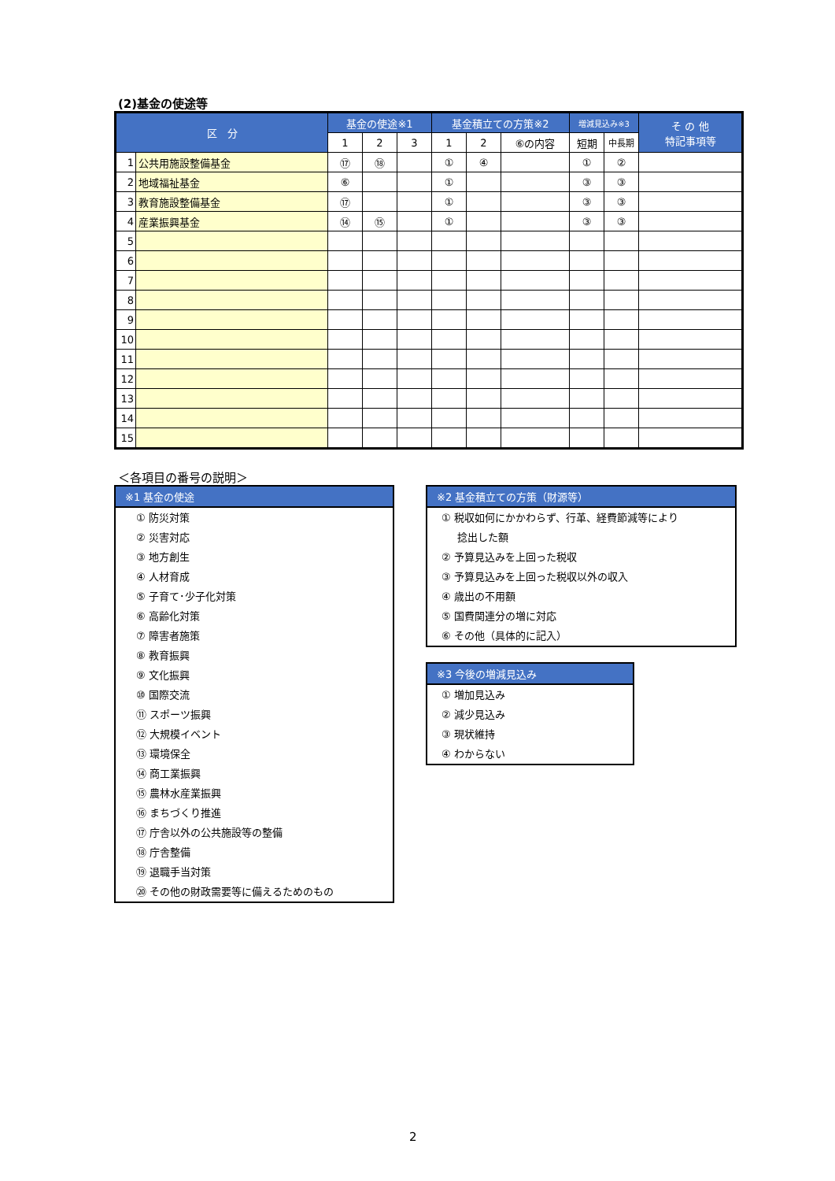(2)基金の使途等
| 区 分 | | 基金の使途※1 | | | 基金積立ての方策※2 | | | 増減見込み※3 | | そ の 他 特記事項等 |
| --- | --- | --- | --- | --- | --- | --- | --- | --- | --- | --- |
| | | 1 | 2 | 3 | 1 | 2 | ⑥の内容 | 短期 | 中長期 | |
| 1 | 公共用施設整備基金 | ⑰ | ⑱ | | ① | ④ | | ① | ② | |
| 2 | 地域福祉基金 | ⑥ | | | ① | | | ③ | ③ | |
| 3 | 教育施設整備基金 | ⑰ | | | ① | | | ③ | ③ | |
| 4 | 産業振興基金 | ⑭ | ⑮ | | ① | | | ③ | ③ | |
| 5 | | | | | | | | | | |
| 6 | | | | | | | | | | |
| 7 | | | | | | | | | | |
| 8 | | | | | | | | | | |
| 9 | | | | | | | | | | |
| 10 | | | | | | | | | | |
| 11 | | | | | | | | | | |
| 12 | | | | | | | | | | |
| 13 | | | | | | | | | | |
| 14 | | | | | | | | | | |
| 15 | | | | | | | | | | |
＜各項目の番号の説明＞
※1 基金の使途
① 防災対策
② 災害対応
③ 地方創生
④ 人材育成
⑤ 子育て･少子化対策
⑥ 高齢化対策
⑦ 障害者施策
⑧ 教育振興
⑨ 文化振興
⑩ 国際交流
⑪ スポーツ振興
⑫ 大規模イベント
⑬ 環境保全
⑭ 商工業振興
⑮ 農林水産業振興
⑯ まちづくり推進
⑰ 庁舎以外の公共施設等の整備
⑱ 庁舎整備
⑲ 退職手当対策
⑳ その他の財政需要等に備えるためのもの
※2 基金積立ての方策（財源等）
① 税収如何にかかわらず、行革、経費節減等により
捻出した額
② 予算見込みを上回った税収
③ 予算見込みを上回った税収以外の収入
④ 歳出の不用額
⑤ 国費関連分の増に対応
⑥ その他（具体的に記入）
※3 今後の増減見込み
① 増加見込み
② 減少見込み
③ 現状維持
④ わからない
2